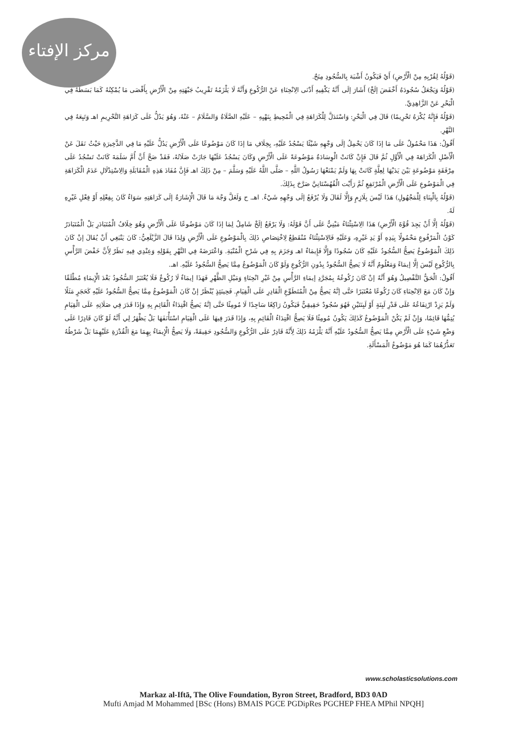مركز الإفتاء
(قَوْلُهُ لِقُرْبِهِ مِنْ الْأَرْضِ) أَيْ فَيَكُونُ أَشْبَهَ بِالسُّجُودِ مِنَحٌ.
(قَوْلُهُ وَيَجْعَلُ سُجُودَهُ أَخْفَضَ إلَخْ) أَشَارَ إلَى أَنَّهُ يَكْفِيهِ أَدْنَى الِانْحِنَاءِ عَنْ الرُّكُوعِ وَأَنَّهُ لَا يَلْزَمُهُ تَقْرِيبُ جَبْهَتِهِ مِنْ الْأَرْضِ بِأَقْصَى مَا يُمْكِنُهُ كَمَا بَسَطَهُ فِي الْبَحْرِ عَنْ الزَّاهِدِيِّ.
(قَوْلُهُ فَإِنَّهُ يُكْرَهُ تَحْرِيمًا) قَالَ فِي الْبَحْرِ: وَاسْتَدَلَّ لِلْكَرَاهَةِ فِي الْمُحِيطِ بِنَهْيِهِ – عَلَيْهِ الصَّلَاةُ وَالسَّلَامُ – عَنْهُ، وَهُوَ يَدُلُّ عَلَى كَرَاهَةِ التَّحْرِيمِ اهـ وَتَبِعَهُ فِي النَّهْرِ.
أَقُولُ: هَذَا مَحْمُولٌ عَلَى مَا إذَا كَانَ يَحْمِلُ إلَى وَجْهِهِ شَيْئًا يَسْجُدُ عَلَيْهِ، بِخِلَافِ مَا إذَا كَانَ مَوْضُوعًا عَلَى الْأَرْضِ يَدُلُّ عَلَيْهِ مَا فِي الذَّخِيرَةِ حَيْثُ نَقَلَ عَنْ الْأَصْلِ الْكَرَاهَةَ فِي الْأَوَّلِ ثُمَّ قَالَ فَإِنْ كَانَتْ الْوِسَادَةُ مَوْضُوعَةً عَلَى الْأَرْضِ وَكَانَ يَسْجُدُ عَلَيْهَا جَازَتْ صَلَاتُهُ، فَقَدْ صَحَّ أَنَّ أُمَّ سَلَمَةَ كَانَتْ تَسْجُدُ عَلَى مِرْفَقَةٍ مَوْضُوعَةٍ بَيْنَ يَدَيْهَا لِعِلَّةٍ كَانَتْ بِهَا وَلَمْ يَمْنَعْهَا رَسُولُ اللَّهِ – صَلَّى اللَّهُ عَلَيْهِ وَسَلَّمَ – مِنْ ذَلِكَ اهـ فَإِنَّ مُفَادَ هَذِهِ الْمُقَابَلَةِ وَالِاسْتِدْلَالِ عَدَمُ الْكَرَاهَةِ فِي الْمَوْضُوعِ عَلَى الْأَرْضِ الْمُرْتَفِعِ ثُمَّ رَأَيْت الْقُهُسْتَانِيَّ صَرَّحَ بِذَلِكَ.
(قَوْلُهُ بِالْبِنَاءِ لِلْمَجْهُولِ) هَذَا لَيْسَ بِلَازِمٍ وَإِلَّا لَقَالَ وَلَا يُرْفَعُ إلَى وَجْهِهِ شَيْءٌ. اهـ. ح وَلَعَلَّ وَجْهَ مَا قَالَ الْإِشَارَةُ إلَى كَرَاهَتِهِ سَوَاءٌ كَانَ بِفِعْلِهِ أَوْ فِعْلِ غَيْرِهِ لَهُ.
(قَوْلُهُ إلَّا أَنْ يَجِدَ قُوَّةَ الْأَرْضِ) هَذَا الِاسْتِثْنَاءُ مَبْنِيٌّ عَلَى أَنَّ قَوْلَهُ: وَلَا يَرْفَعُ إلَخْ شَامِلٌ لِمَا إذَا كَانَ مَوْضُوعًا عَلَى الْأَرْضِ وَهُوَ خِلَافُ الْمُتَبَادَرِ بَلْ الْمُتَبَادَرُ كَوْنُ الْمَرْفُوعِ مَحْمُولًا بِيَدِهِ أَوْ يَدِ غَيْرِهِ، وَعَلَيْهِ فَالِاسْتِثْنَاءُ مُنْقَطِعٌ لِاخْتِصَاصِ ذَلِكَ بِالْمَوْضُوعِ عَلَى الْأَرْضِ وَلِذَا قَالَ الزَّيْلَعِيُّ: كَانَ يَنْبَغِي أَنْ يُقَالَ إنْ كَانَ ذَلِكَ الْمَوْضُوعُ يَصِحُّ السُّجُودُ عَلَيْهِ كَانَ سُجُودًا وَإِلَّا فَإِيمَاءٌ اهـ وَجَزَمَ بِهِ فِي شَرْحِ الْمُنْيَةِ. وَاعْتَرَضَهُ فِي النَّهْرِ بِقَوْلِهِ وَعِنْدِي فِيهِ نَظَرٌ لِأَنَّ خَفْضَ الرَّأْسِ بِالرُّكُوعِ لَيْسَ إلَّا إيمَاءً وَمَعْلُومٌ أَنَّهُ لَا يَصِحُّ السُّجُودُ بِدُونِ الرُّكُوعِ وَلَوْ كَانَ الْمَوْضُوعُ مِمَّا يَصِحُّ السُّجُودُ عَلَيْهِ. اهـ.
أَقُولُ: الْحَقُّ التَّفْصِيلُ وَهُوَ أَنَّهُ إنْ كَانَ رُكُوعُهُ بِمُجَرَّدِ إيمَاءِ الرَّأْسِ مِنْ غَيْرِ انْحِنَاءٍ وَمَيْلِ الظَّهْرِ فَهَذَا إيمَاءٌ لَا رُكُوعٌ فَلَا يُعْتَبَرُ السُّجُودُ بَعْدَ الْإِيمَاءِ مُطْلَقًا وَإِنْ كَانَ مَعَ الِانْحِنَاءِ كَانَ رُكُوعًا مُعْتَبَرًا حَتَّى إنَّهُ يَصِحُّ مِنْ الْمُتَطَوِّعِ الْقَادِرِ عَلَى الْقِيَامِ. فَحِينَئِذٍ يُنْظَرُ إنْ كَانَ الْمَوْضُوعُ مِمَّا يَصِحُّ السُّجُودُ عَلَيْهِ كَحَجَرٍ مَثَلًا وَلَمْ يَزِدْ ارْتِفَاعُهُ عَلَى قَدْرِ لَبِنَةٍ أَوْ لَبِنَتَيْنِ فَهُوَ سُجُودٌ حَقِيقِيٌّ فَيَكُونُ رَاكِعًا سَاجِدًا لَا مُومِئًا حَتَّى إنَّهُ يَصِحُّ اقْتِدَاءُ الْقَائِمِ بِهِ وَإِذَا قَدَرَ فِي صَلَاتِهِ عَلَى الْقِيَامِ يُتِمُّهَا قَائِمًا، وَإِنْ لَمْ يَكُنْ الْمَوْضُوعُ كَذَلِكَ يَكُونُ مُومِئًا فَلَا يَصِحُّ اقْتِدَاءُ الْقَائِمِ بِهِ، وَإِذَا قَدَرَ فِيهَا عَلَى الْقِيَامِ اسْتَأْنَفَهَا بَلْ يَظْهَرُ لِي أَنَّهُ لَوْ كَانَ قَادِرًا عَلَى وَضْعِ شَيْءٍ عَلَى الْأَرْضِ مِمَّا يَصِحُّ السُّجُودُ عَلَيْهِ أَنَّهُ يَلْزَمُهُ ذَلِكَ لِأَنَّهُ قَادِرٌ عَلَى الرُّكُوعِ وَالسُّجُودِ حَقِيقَةً، وَلَا يَصِحُّ الْإِيمَاءُ بِهِمَا مَعَ الْقُدْرَةِ عَلَيْهِمَا بَلْ شَرْطُهُ تَعَذُّرُهُمَا كَمَا هُوَ مَوْضُوعُ الْمَسْأَلَةِ.
www.scholasticsolutions.com
Markaz al-Iftā, The Olive Foundation, Byron Street, Bradford, BD3 0AD
Mufti Amjad M Mohammed [BSc (Hons) BMAIS PGCE PGDipRes PGCHEP FHEA MPhil NPQH]